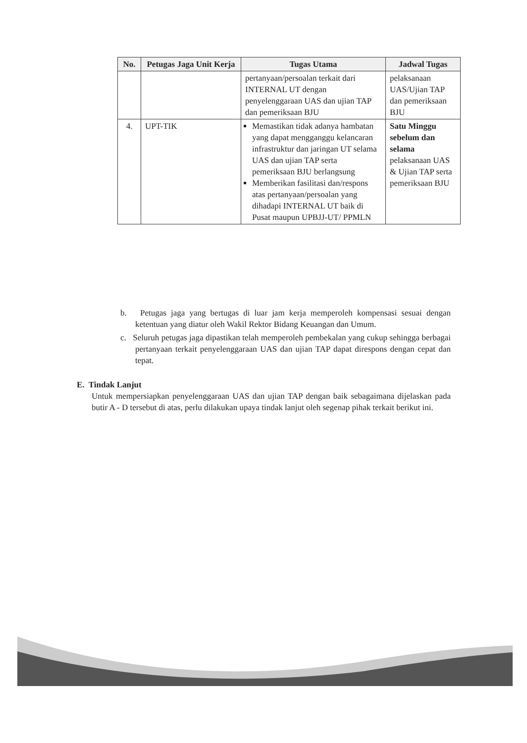| No. | Petugas Jaga Unit Kerja | Tugas Utama | Jadwal Tugas |
| --- | --- | --- | --- |
| | | pertanyaan/persoalan terkait dari INTERNAL UT dengan penyelenggaraan UAS dan ujian TAP dan pemeriksaan BJU | pelaksanaan UAS/Ujian TAP dan pemeriksaan BJU |
| 4. | UPT-TIK | Memastikan tidak adanya hambatan yang dapat mengganggu kelancaran infrastruktur dan jaringan UT selama UAS dan ujian TAP serta pemeriksaan BJU berlangsung Memberikan fasilitasi dan/respons atas pertanyaan/persoalan yang dihadapi INTERNAL UT baik di Pusat maupun UPBJJ-UT/ PPMLN | Satu Minggu sebelum dan selama pelaksanaan UAS & Ujian TAP serta pemeriksaan BJU |
b. Petugas jaga yang bertugas di luar jam kerja memperoleh kompensasi sesuai dengan ketentuan yang diatur oleh Wakil Rektor Bidang Keuangan dan Umum.
c. Seluruh petugas jaga dipastikan telah memperoleh pembekalan yang cukup sehingga berbagai pertanyaan terkait penyelenggaraan UAS dan ujian TAP dapat direspons dengan cepat dan tepat.
E. Tindak Lanjut
Untuk mempersiapkan penyelenggaraan UAS dan ujian TAP dengan baik sebagaimana dijelaskan pada butir A - D tersebut di atas, perlu dilakukan upaya tindak lanjut oleh segenap pihak terkait berikut ini.